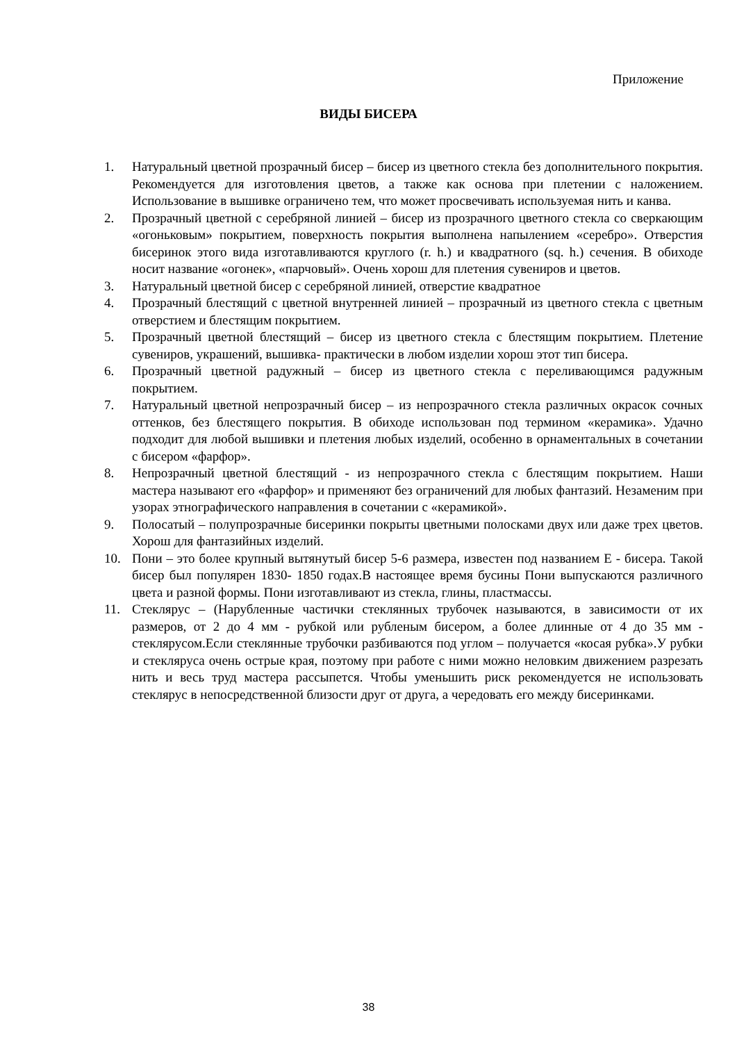Приложение
ВИДЫ БИСЕРА
1. Натуральный цветной прозрачный бисер – бисер из цветного стекла без дополнительного покрытия. Рекомендуется для изготовления цветов, а также как основа при плетении с наложением. Использование в вышивке ограничено тем, что может просвечивать используемая нить и канва.
2. Прозрачный цветной с серебряной линией – бисер из прозрачного цветного стекла со сверкающим «огоньковым» покрытием, поверхность покрытия выполнена напылением «серебро». Отверстия бисеринок этого вида изготавливаются круглого (r. h.) и квадратного (sq. h.) сечения. В обиходе носит название «огонек», «парчовый». Очень хорош для плетения сувениров и цветов.
3. Натуральный цветной бисер с серебряной линией, отверстие квадратное
4. Прозрачный блестящий с цветной внутренней линией – прозрачный из цветного стекла с цветным отверстием и блестящим покрытием.
5. Прозрачный цветной блестящий – бисер из цветного стекла с блестящим покрытием. Плетение сувениров, украшений, вышивка- практически в любом изделии хорош этот тип бисера.
6. Прозрачный цветной радужный – бисер из цветного стекла с переливающимся радужным покрытием.
7. Натуральный цветной непрозрачный бисер – из непрозрачного стекла различных окрасок сочных оттенков, без блестящего покрытия. В обиходе использован под термином «керамика». Удачно подходит для любой вышивки и плетения любых изделий, особенно в орнаментальных в сочетании с бисером «фарфор».
8. Непрозрачный цветной блестящий - из непрозрачного стекла с блестящим покрытием. Наши мастера называют его «фарфор» и применяют без ограничений для любых фантазий. Незаменим при узорах этнографического направления в сочетании с «керамикой».
9. Полосатый – полупрозрачные бисеринки покрыты цветными полосками двух или даже трех цветов. Хорош для фантазийных изделий.
10. Пони – это более крупный вытянутый бисер 5-6 размера, известен под названием Е - бисера. Такой бисер был популярен 1830- 1850 годах.В настоящее время бусины Пони выпускаются различного цвета и разной формы. Пони изготавливают из стекла, глины, пластмассы.
11. Стеклярус – (Нарубленные частички стеклянных трубочек называются, в зависимости от их размеров, от 2 до 4 мм - рубкой или рубленым бисером, а более длинные от 4 до 35 мм - стеклярусом.Если стеклянные трубочки разбиваются под углом – получается «косая рубка».У рубки и стекляруса очень острые края, поэтому при работе с ними можно неловким движением разрезать нить и весь труд мастера рассыпется. Чтобы уменьшить риск рекомендуется не использовать стеклярус в непосредственной близости друг от друга, а чередовать его между бисеринками.
38